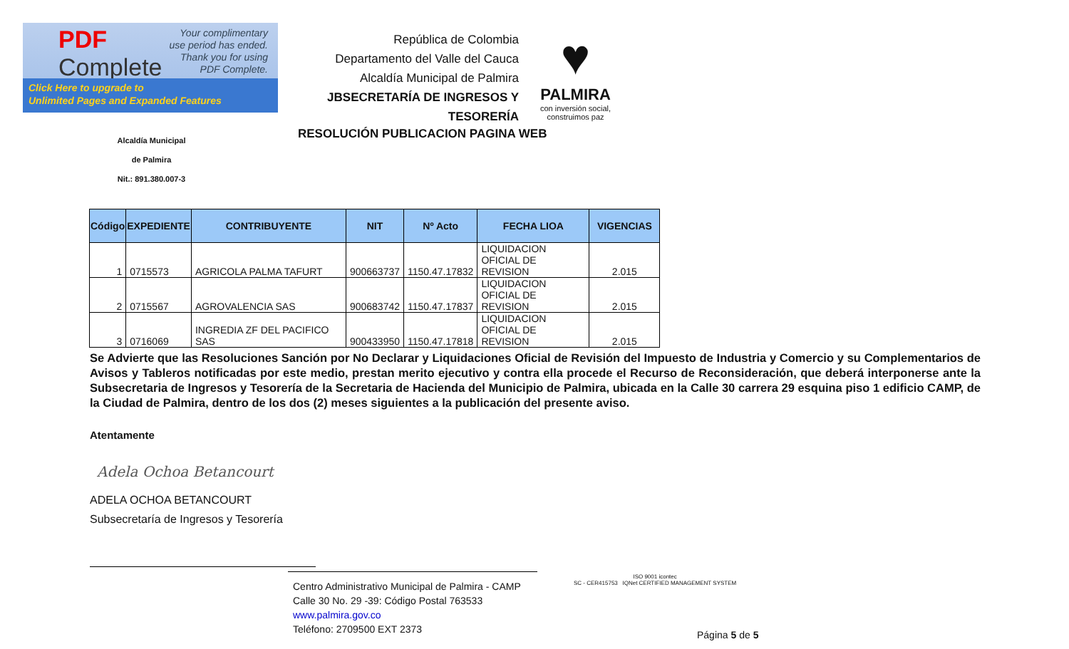PDF
Complete
Your complimentary
use period has ended.
Thank you for using
PDF Complete.
Click Here to upgrade to
Unlimited Pages and Expanded Features
República de Colombia
Departamento del Valle del Cauca
Alcaldía Municipal de Palmira
JBSECRETARÍA DE INGRESOS Y TESORERÍA
♥
PALMIRA
con inversión social,
construimos paz
Alcaldía Municipal
de Palmira
Nit.: 891.380.007-3
RESOLUCIÓN PUBLICACION PAGINA WEB
| Código | EXPEDIENTE | CONTRIBUYENTE | NIT | Nº Acto | FECHA LIOA | VIGENCIAS |
| --- | --- | --- | --- | --- | --- | --- |
| 1 | 0715573 | AGRICOLA PALMA TAFURT | 900663737 | 1150.47.17832 | LIQUIDACION OFICIAL DE REVISION | 2.015 |
| 2 | 0715567 | AGROVALENCIA SAS | 900683742 | 1150.47.17837 | LIQUIDACION OFICIAL DE REVISION | 2.015 |
| 3 | 0716069 | INGREDIA ZF DEL PACIFICO SAS | 900433950 | 1150.47.17818 | LIQUIDACION OFICIAL DE REVISION | 2.015 |
Se Advierte que las Resoluciones Sanción por No Declarar y Liquidaciones Oficial de Revisión del Impuesto de Industria y Comercio y su Complementarios de Avisos y Tableros notificadas por este medio, prestan merito ejecutivo y contra ella procede el Recurso de Reconsideración, que deberá interponerse ante la Subsecretaria de Ingresos y Tesorería de la Secretaria de Hacienda del Municipio de Palmira, ubicada en la Calle 30 carrera 29 esquina piso 1 edificio CAMP, de la Ciudad de Palmira, dentro de los dos (2) meses siguientes a la publicación del presente aviso.
Atentamente
Adela Ochoa Betancourt
ADELA OCHOA BETANCOURT
Subsecretaría de Ingresos y Tesorería
Centro Administrativo Municipal de Palmira - CAMP
Calle 30 No. 29 -39: Código Postal 763533
www.palmira.gov.co
Teléfono: 2709500 EXT 2373
ISO 9001 icontec
SC - CER415753 IQNet CERTIFIED MANAGEMENT SYSTEM
Página 5 de 5